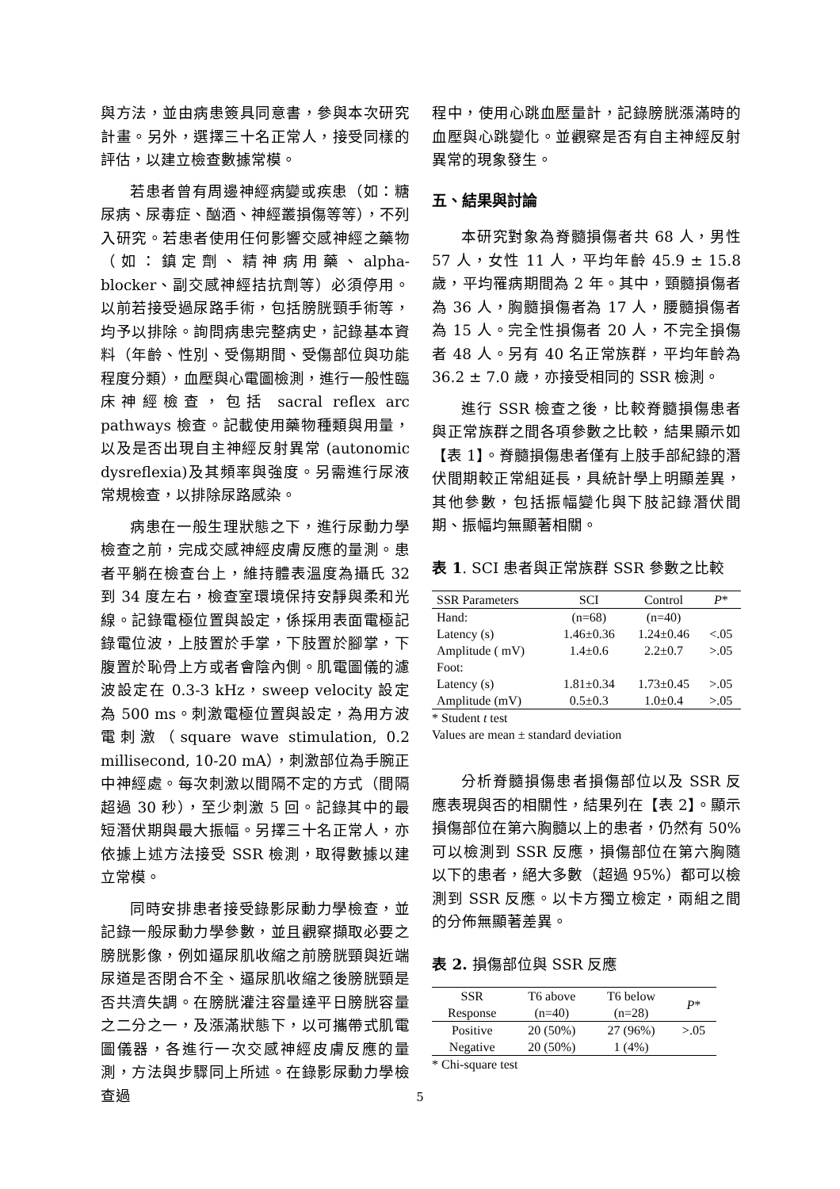與方法，並由病患簽具同意書，參與本次研究計畫。另外，選擇三十名正常人，接受同樣的評估，以建立檢查數據常模。
若患者曾有周邊神經病變或疾患（如：糖尿病、尿毒症、酗酒、神經叢損傷等等），不列入研究。若患者使用任何影響交感神經之藥物（如：鎮定劑、精神病用藥、alpha-blocker、副交感神經拮抗劑等）必須停用。以前若接受過尿路手術，包括膀胱頸手術等，均予以排除。詢問病患完整病史，記錄基本資料（年齡、性別、受傷期間、受傷部位與功能程度分類），血壓與心電圖檢測，進行一般性臨床神經檢查，包括 sacral reflex arc pathways 檢查。記載使用藥物種類與用量，以及是否出現自主神經反射異常 (autonomic dysreflexia)及其頻率與強度。另需進行尿液常規檢查，以排除尿路感染。
病患在一般生理狀態之下，進行尿動力學檢查之前，完成交感神經皮膚反應的量測。患者平躺在檢查台上，維持體表溫度為攝氏 32 到 34 度左右，檢查室環境保持安靜與柔和光線。記錄電極位置與設定，係採用表面電極記錄電位波，上肢置於手掌，下肢置於腳掌，下腹置於恥骨上方或者會陰內側。肌電圖儀的濾波設定在 0.3-3 kHz，sweep velocity 設定為 500 ms。刺激電極位置與設定，為用方波電刺激（square wave stimulation, 0.2 millisecond, 10-20 mA），刺激部位為手腕正中神經處。每次刺激以間隔不定的方式（間隔超過 30 秒），至少刺激 5 回。記錄其中的最短潛伏期與最大振幅。另擇三十名正常人，亦依據上述方法接受 SSR 檢測，取得數據以建立常模。
同時安排患者接受錄影尿動力學檢查，並記錄一般尿動力學參數，並且觀察擷取必要之膀胱影像，例如逼尿肌收縮之前膀胱頸與近端尿道是否閉合不全、逼尿肌收縮之後膀胱頸是否共濟失調。在膀胱灌注容量達平日膀胱容量之二分之一，及漲滿狀態下，以可攜帶式肌電圖儀器，各進行一次交感神經皮膚反應的量測，方法與步驟同上所述。在錄影尿動力學檢查過
程中，使用心跳血壓量計，記錄膀胱漲滿時的血壓與心跳變化。並觀察是否有自主神經反射異常的現象發生。
五、結果與討論
本研究對象為脊髓損傷者共 68 人，男性 57 人，女性 11 人，平均年齡 45.9 ± 15.8 歲，平均罹病期間為 2 年。其中，頸髓損傷者為 36 人，胸髓損傷者為 17 人，腰髓損傷者為 15 人。完全性損傷者 20 人，不完全損傷者 48 人。另有 40 名正常族群，平均年齡為 36.2 ± 7.0 歲，亦接受相同的 SSR 檢測。
進行 SSR 檢查之後，比較脊髓損傷患者與正常族群之間各項參數之比較，結果顯示如【表 1】。脊髓損傷患者僅有上肢手部紀錄的潛伏間期較正常組延長，具統計學上明顯差異，其他參數，包括振幅變化與下肢記錄潛伏間期、振幅均無顯著相關。
表 1. SCI 患者與正常族群 SSR 參數之比較
| SSR Parameters | SCI | Control | P * |
| --- | --- | --- | --- |
| Hand: | (n=68) | (n=40) | |
| Latency (s) | 1.46±0.36 | 1.24±0.46 | <.05 |
| Amplitude ( mV) | 1.4±0.6 | 2.2±0.7 | >.05 |
| Foot: | | | |
| Latency (s) | 1.81±0.34 | 1.73±0.45 | >.05 |
| Amplitude (mV) | 0.5±0.3 | 1.0±0.4 | >.05 |
* Student t test
Values are mean ± standard deviation
分析脊髓損傷患者損傷部位以及 SSR 反應表現與否的相關性，結果列在【表 2】。顯示損傷部位在第六胸髓以上的患者，仍然有 50%可以檢測到 SSR 反應，損傷部位在第六胸隨以下的患者，絕大多數（超過 95%）都可以檢測到 SSR 反應。以卡方獨立檢定，兩組之間的分佈無顯著差異。
表 2. 損傷部位與 SSR 反應
| SSR Response | T6 above (n=40) | T6 below (n=28) | P * |
| --- | --- | --- | --- |
| Positive | 20 (50%) | 27 (96%) | >.05 |
| Negative | 20 (50%) | 1 (4%) | |
* Chi-square test
5